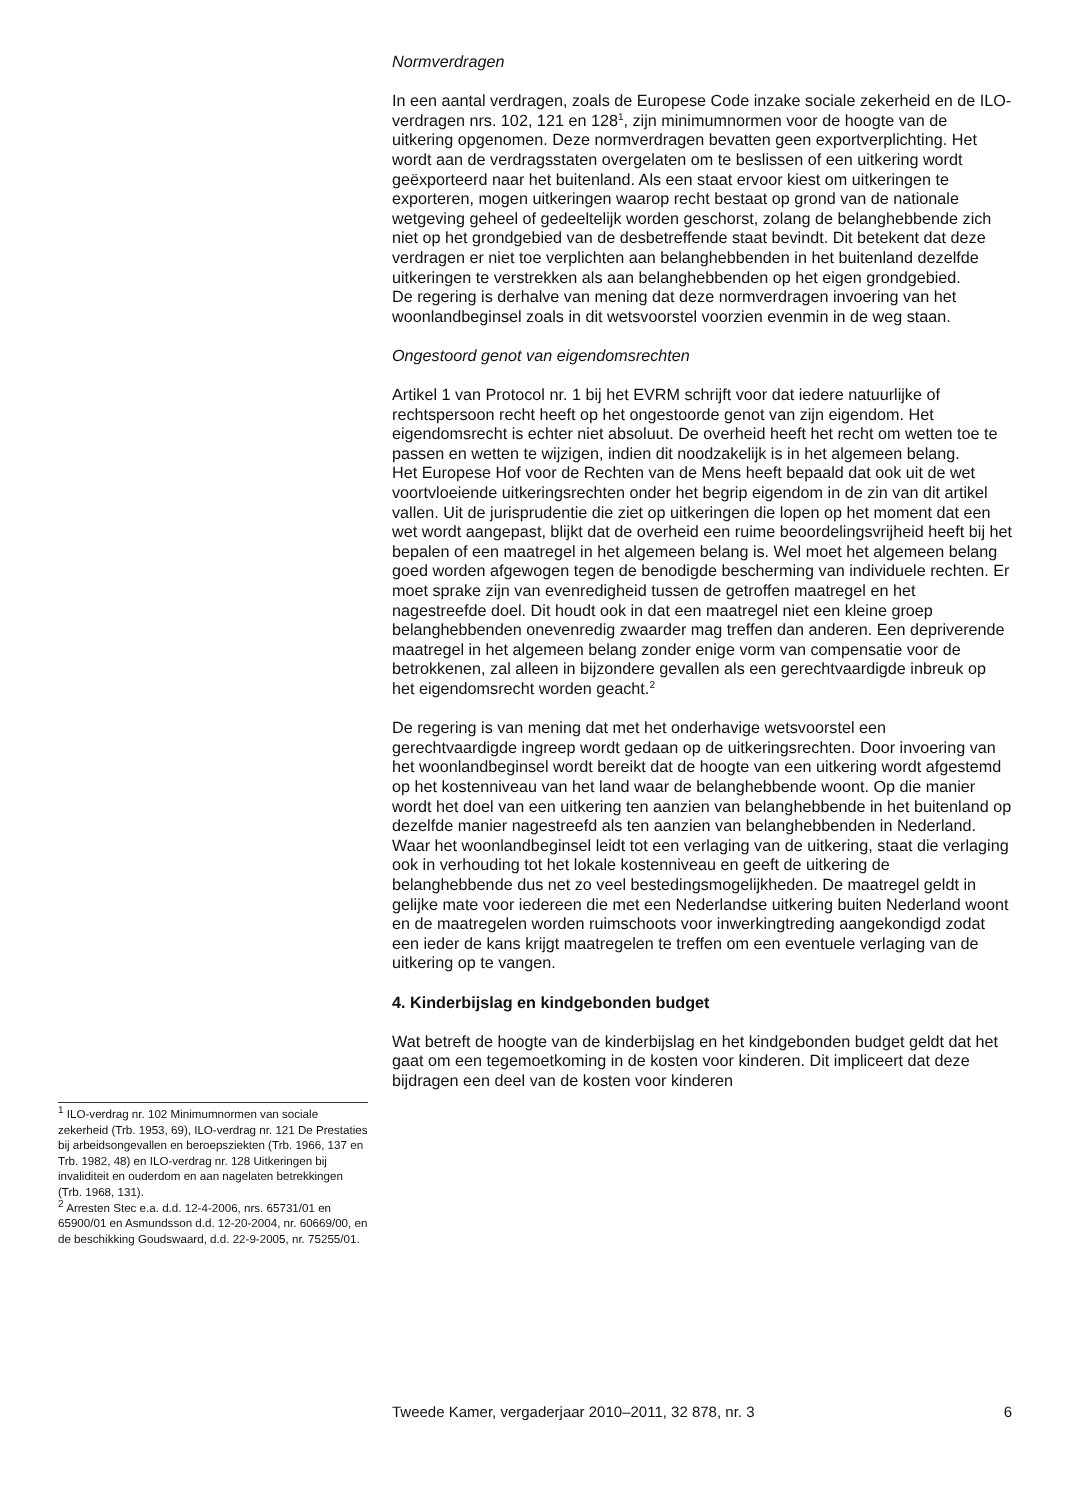Normverdragen
In een aantal verdragen, zoals de Europese Code inzake sociale zekerheid en de ILO-verdragen nrs. 102, 121 en 128<sup>1</sup>, zijn minimumnormen voor de hoogte van de uitkering opgenomen. Deze normverdragen bevatten geen exportverplichting. Het wordt aan de verdragsstaten overgelaten om te beslissen of een uitkering wordt geëxporteerd naar het buitenland. Als een staat ervoor kiest om uitkeringen te exporteren, mogen uitkeringen waarop recht bestaat op grond van de nationale wetgeving geheel of gedeeltelijk worden geschorst, zolang de belanghebbende zich niet op het grondgebied van de desbetreffende staat bevindt. Dit betekent dat deze verdragen er niet toe verplichten aan belanghebbenden in het buitenland dezelfde uitkeringen te verstrekken als aan belanghebbenden op het eigen grondgebied.
De regering is derhalve van mening dat deze normverdragen invoering van het woonlandbeginsel zoals in dit wetsvoorstel voorzien evenmin in de weg staan.
Ongestoord genot van eigendomsrechten
Artikel 1 van Protocol nr. 1 bij het EVRM schrijft voor dat iedere natuurlijke of rechtspersoon recht heeft op het ongestoorde genot van zijn eigendom. Het eigendomsrecht is echter niet absoluut. De overheid heeft het recht om wetten toe te passen en wetten te wijzigen, indien dit noodzakelijk is in het algemeen belang.
Het Europese Hof voor de Rechten van de Mens heeft bepaald dat ook uit de wet voortvloeiende uitkeringsrechten onder het begrip eigendom in de zin van dit artikel vallen. Uit de jurisprudentie die ziet op uitkeringen die lopen op het moment dat een wet wordt aangepast, blijkt dat de overheid een ruime beoordelingsvrijheid heeft bij het bepalen of een maatregel in het algemeen belang is. Wel moet het algemeen belang goed worden afgewogen tegen de benodigde bescherming van individuele rechten. Er moet sprake zijn van evenredigheid tussen de getroffen maatregel en het nagestreefde doel. Dit houdt ook in dat een maatregel niet een kleine groep belanghebbenden onevenredig zwaarder mag treffen dan anderen. Een depriverende maatregel in het algemeen belang zonder enige vorm van compensatie voor de betrokkenen, zal alleen in bijzondere gevallen als een gerechtvaardigde inbreuk op het eigendomsrecht worden geacht.<sup>2</sup>
De regering is van mening dat met het onderhavige wetsvoorstel een gerechtvaardigde ingreep wordt gedaan op de uitkeringsrechten. Door invoering van het woonlandbeginsel wordt bereikt dat de hoogte van een uitkering wordt afgestemd op het kostenniveau van het land waar de belanghebbende woont. Op die manier wordt het doel van een uitkering ten aanzien van belanghebbende in het buitenland op dezelfde manier nagestreefd als ten aanzien van belanghebbenden in Nederland.
Waar het woonlandbeginsel leidt tot een verlaging van de uitkering, staat die verlaging ook in verhouding tot het lokale kostenniveau en geeft de uitkering de belanghebbende dus net zo veel bestedingsmogelijkheden. De maatregel geldt in gelijke mate voor iedereen die met een Nederlandse uitkering buiten Nederland woont en de maatregelen worden ruimschoots voor inwerkingtreding aangekondigd zodat een ieder de kans krijgt maatregelen te treffen om een eventuele verlaging van de uitkering op te vangen.
4. Kinderbijslag en kindgebonden budget
Wat betreft de hoogte van de kinderbijslag en het kindgebonden budget geldt dat het gaat om een tegemoetkoming in de kosten voor kinderen. Dit impliceert dat deze bijdragen een deel van de kosten voor kinderen
<sup>1</sup> ILO-verdrag nr. 102 Minimumnormen van sociale zekerheid (Trb. 1953, 69), ILO-verdrag nr. 121 De Prestaties bij arbeidsongevallen en beroepsziekten (Trb. 1966, 137 en Trb. 1982, 48) en ILO-verdrag nr. 128 Uitkeringen bij invaliditeit en ouderdom en aan nagelaten betrekkingen (Trb. 1968, 131).
<sup>2</sup> Arresten Stec e.a. d.d. 12-4-2006, nrs. 65731/01 en 65900/01 en Asmundsson d.d. 12-20-2004, nr. 60669/00, en de beschikking Goudswaard, d.d. 22-9-2005, nr. 75255/01.
Tweede Kamer, vergaderjaar 2010–2011, 32 878, nr. 3 6